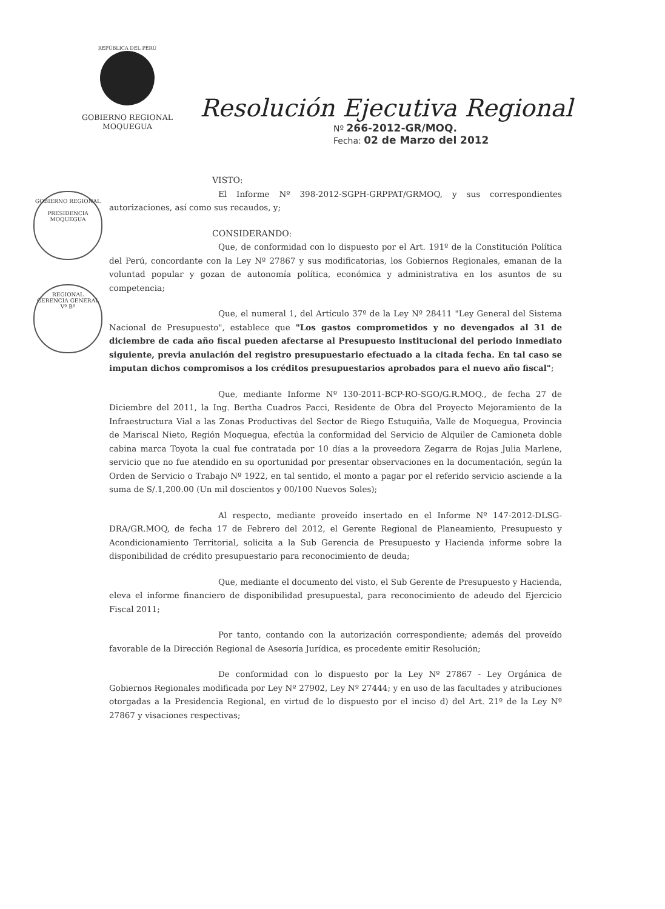REPÚBLICA DEL PERÚ
GOBIERNO REGIONAL
MOQUEGUA
Resolución Ejecutiva Regional
Nº 266-2012-GR/MOQ.
Fecha: 02 de Marzo del 2012
VISTO:
El Informe Nº 398-2012-SGPH-GRPPAT/GRMOQ, y sus correspondientes autorizaciones, así como sus recaudos, y;
CONSIDERANDO:
Que, de conformidad con lo dispuesto por el Art. 191º de la Constitución Política del Perú, concordante con la Ley Nº 27867 y sus modificatorias, los Gobiernos Regionales, emanan de la voluntad popular y gozan de autonomía política, económica y administrativa en los asuntos de su competencia;
Que, el numeral 1, del Artículo 37º de la Ley Nº 28411 "Ley General del Sistema Nacional de Presupuesto", establece que "Los gastos comprometidos y no devengados al 31 de diciembre de cada año fiscal pueden afectarse al Presupuesto institucional del periodo inmediato siguiente, previa anulación del registro presupuestario efectuado a la citada fecha. En tal caso se imputan dichos compromisos a los créditos presupuestarios aprobados para el nuevo año fiscal";
Que, mediante Informe Nº 130-2011-BCP-RO-SGO/G.R.MOQ., de fecha 27 de Diciembre del 2011, la Ing. Bertha Cuadros Pacci, Residente de Obra del Proyecto Mejoramiento de la Infraestructura Vial a las Zonas Productivas del Sector de Riego Estuquiña, Valle de Moquegua, Provincia de Mariscal Nieto, Región Moquegua, efectúa la conformidad del Servicio de Alquiler de Camioneta doble cabina marca Toyota la cual fue contratada por 10 días a la proveedora Zegarra de Rojas Julia Marlene, servicio que no fue atendido en su oportunidad por presentar observaciones en la documentación, según la Orden de Servicio o Trabajo Nº 1922, en tal sentido, el monto a pagar por el referido servicio asciende a la suma de S/.1,200.00 (Un mil doscientos y 00/100 Nuevos Soles);
Al respecto, mediante proveído insertado en el Informe Nº 147-2012-DLSG-DRA/GR.MOQ, de fecha 17 de Febrero del 2012, el Gerente Regional de Planeamiento, Presupuesto y Acondicionamiento Territorial, solicita a la Sub Gerencia de Presupuesto y Hacienda informe sobre la disponibilidad de crédito presupuestario para reconocimiento de deuda;
Que, mediante el documento del visto, el Sub Gerente de Presupuesto y Hacienda, eleva el informe financiero de disponibilidad presupuestal, para reconocimiento de adeudo del Ejercicio Fiscal 2011;
Por tanto, contando con la autorización correspondiente; además del proveído favorable de la Dirección Regional de Asesoría Jurídica, es procedente emitir Resolución;
De conformidad con lo dispuesto por la Ley Nº 27867 - Ley Orgánica de Gobiernos Regionales modificada por Ley Nº 27902, Ley Nº 27444; y en uso de las facultades y atribuciones otorgadas a la Presidencia Regional, en virtud de lo dispuesto por el inciso d) del Art. 21º de la Ley Nº 27867 y visaciones respectivas;
GOBIERNO REGIONAL
PRESIDENCIA
MOQUEGUA
REGIONAL
GERENCIA GENERAL
Vº Bº